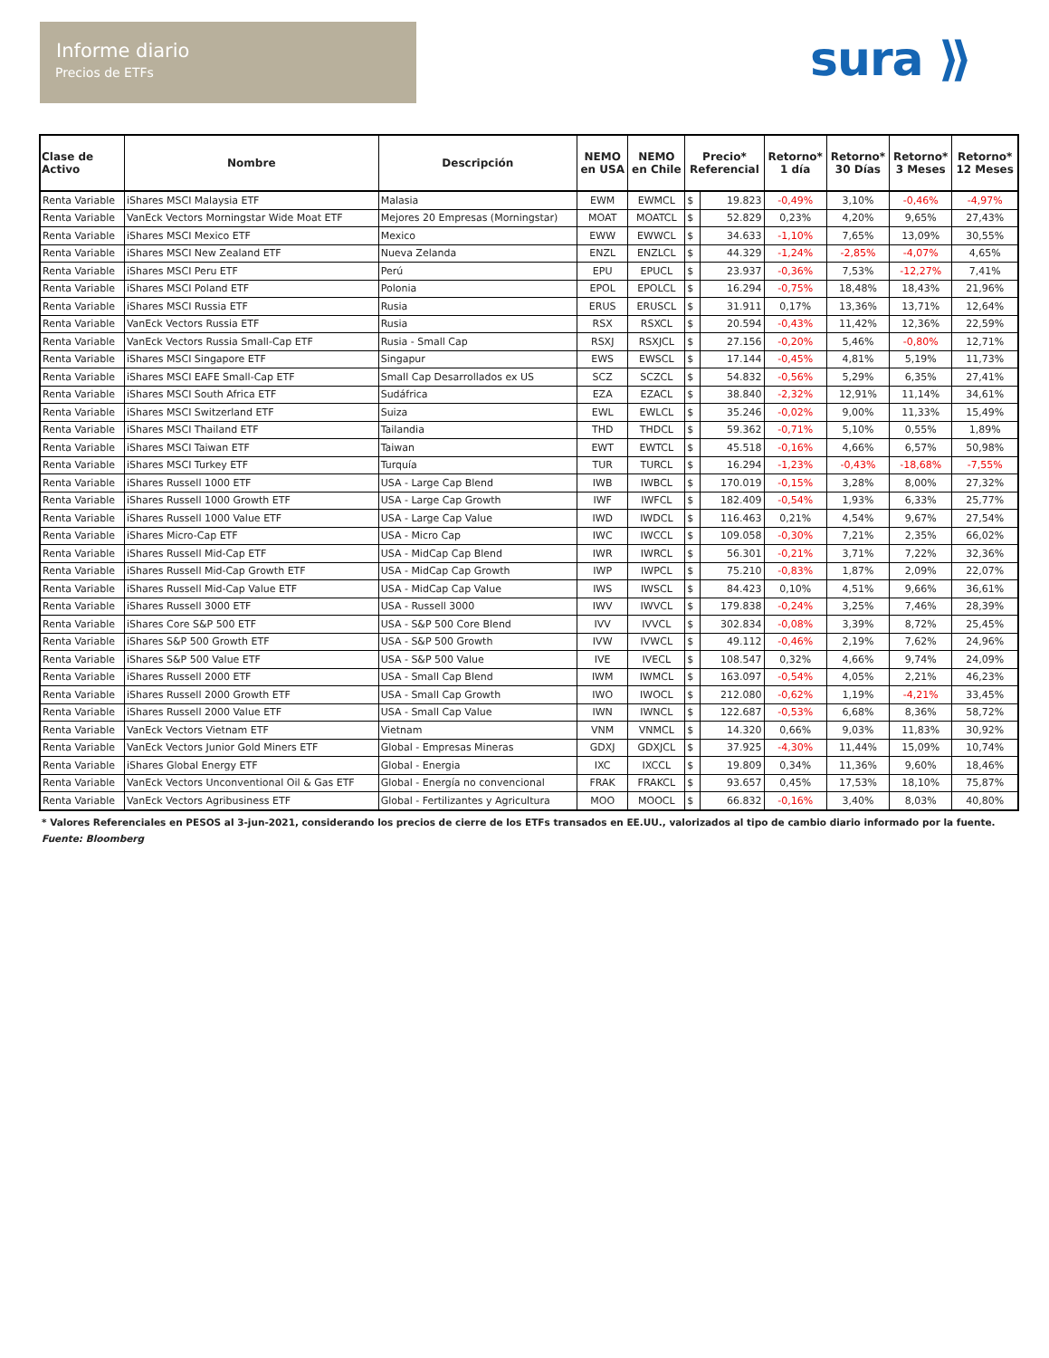Informe diario
Precios de ETFs
sura ⟫
| Clase de Activo | Nombre | Descripción | NEMO en USA | NEMO en Chile | Precio* Referencial | | Retorno* 1 día | Retorno* 30 Días | Retorno* 3 Meses | Retorno* 12 Meses |
| --- | --- | --- | --- | --- | --- | --- | --- | --- | --- | --- |
| Renta Variable | iShares MSCI Malaysia ETF | Malasia | EWM | EWMCL | $ | 19.823 | -0,49% | 3,10% | -0,46% | -4,97% |
| Renta Variable | VanEck Vectors Morningstar Wide Moat ETF | Mejores 20 Empresas (Morningstar) | MOAT | MOATCL | $ | 52.829 | 0,23% | 4,20% | 9,65% | 27,43% |
| Renta Variable | iShares MSCI Mexico ETF | Mexico | EWW | EWWCL | $ | 34.633 | -1,10% | 7,65% | 13,09% | 30,55% |
| Renta Variable | iShares MSCI New Zealand ETF | Nueva Zelanda | ENZL | ENZLCL | $ | 44.329 | -1,24% | -2,85% | -4,07% | 4,65% |
| Renta Variable | iShares MSCI Peru ETF | Perú | EPU | EPUCL | $ | 23.937 | -0,36% | 7,53% | -12,27% | 7,41% |
| Renta Variable | iShares MSCI Poland ETF | Polonia | EPOL | EPOLCL | $ | 16.294 | -0,75% | 18,48% | 18,43% | 21,96% |
| Renta Variable | iShares MSCI Russia ETF | Rusia | ERUS | ERUSCL | $ | 31.911 | 0,17% | 13,36% | 13,71% | 12,64% |
| Renta Variable | VanEck Vectors Russia ETF | Rusia | RSX | RSXCL | $ | 20.594 | -0,43% | 11,42% | 12,36% | 22,59% |
| Renta Variable | VanEck Vectors Russia Small-Cap ETF | Rusia - Small Cap | RSXJ | RSXJCL | $ | 27.156 | -0,20% | 5,46% | -0,80% | 12,71% |
| Renta Variable | iShares MSCI Singapore ETF | Singapur | EWS | EWSCL | $ | 17.144 | -0,45% | 4,81% | 5,19% | 11,73% |
| Renta Variable | iShares MSCI EAFE Small-Cap ETF | Small Cap Desarrollados ex US | SCZ | SCZCL | $ | 54.832 | -0,56% | 5,29% | 6,35% | 27,41% |
| Renta Variable | iShares MSCI South Africa ETF | Sudáfrica | EZA | EZACL | $ | 38.840 | -2,32% | 12,91% | 11,14% | 34,61% |
| Renta Variable | iShares MSCI Switzerland ETF | Suiza | EWL | EWLCL | $ | 35.246 | -0,02% | 9,00% | 11,33% | 15,49% |
| Renta Variable | iShares MSCI Thailand ETF | Tailandia | THD | THDCL | $ | 59.362 | -0,71% | 5,10% | 0,55% | 1,89% |
| Renta Variable | iShares MSCI Taiwan ETF | Taiwan | EWT | EWTCL | $ | 45.518 | -0,16% | 4,66% | 6,57% | 50,98% |
| Renta Variable | iShares MSCI Turkey ETF | Turquía | TUR | TURCL | $ | 16.294 | -1,23% | -0,43% | -18,68% | -7,55% |
| Renta Variable | iShares Russell 1000 ETF | USA - Large Cap Blend | IWB | IWBCL | $ | 170.019 | -0,15% | 3,28% | 8,00% | 27,32% |
| Renta Variable | iShares Russell 1000 Growth ETF | USA - Large Cap Growth | IWF | IWFCL | $ | 182.409 | -0,54% | 1,93% | 6,33% | 25,77% |
| Renta Variable | iShares Russell 1000 Value ETF | USA - Large Cap Value | IWD | IWDCL | $ | 116.463 | 0,21% | 4,54% | 9,67% | 27,54% |
| Renta Variable | iShares Micro-Cap ETF | USA - Micro Cap | IWC | IWCCL | $ | 109.058 | -0,30% | 7,21% | 2,35% | 66,02% |
| Renta Variable | iShares Russell Mid-Cap ETF | USA - MidCap Cap Blend | IWR | IWRCL | $ | 56.301 | -0,21% | 3,71% | 7,22% | 32,36% |
| Renta Variable | iShares Russell Mid-Cap Growth ETF | USA - MidCap Cap Growth | IWP | IWPCL | $ | 75.210 | -0,83% | 1,87% | 2,09% | 22,07% |
| Renta Variable | iShares Russell Mid-Cap Value ETF | USA - MidCap Cap Value | IWS | IWSCL | $ | 84.423 | 0,10% | 4,51% | 9,66% | 36,61% |
| Renta Variable | iShares Russell 3000 ETF | USA - Russell 3000 | IWV | IWVCL | $ | 179.838 | -0,24% | 3,25% | 7,46% | 28,39% |
| Renta Variable | iShares Core S&P 500 ETF | USA - S&P 500 Core Blend | IVV | IVVCL | $ | 302.834 | -0,08% | 3,39% | 8,72% | 25,45% |
| Renta Variable | iShares S&P 500 Growth ETF | USA - S&P 500 Growth | IVW | IVWCL | $ | 49.112 | -0,46% | 2,19% | 7,62% | 24,96% |
| Renta Variable | iShares S&P 500 Value ETF | USA - S&P 500 Value | IVE | IVECL | $ | 108.547 | 0,32% | 4,66% | 9,74% | 24,09% |
| Renta Variable | iShares Russell 2000 ETF | USA - Small Cap Blend | IWM | IWMCL | $ | 163.097 | -0,54% | 4,05% | 2,21% | 46,23% |
| Renta Variable | iShares Russell 2000 Growth ETF | USA - Small Cap Growth | IWO | IWOCL | $ | 212.080 | -0,62% | 1,19% | -4,21% | 33,45% |
| Renta Variable | iShares Russell 2000 Value ETF | USA - Small Cap Value | IWN | IWNCL | $ | 122.687 | -0,53% | 6,68% | 8,36% | 58,72% |
| Renta Variable | VanEck Vectors Vietnam ETF | Vietnam | VNM | VNMCL | $ | 14.320 | 0,66% | 9,03% | 11,83% | 30,92% |
| Renta Variable | VanEck Vectors Junior Gold Miners ETF | Global - Empresas Mineras | GDXJ | GDXJCL | $ | 37.925 | -4,30% | 11,44% | 15,09% | 10,74% |
| Renta Variable | iShares Global Energy ETF | Global - Energia | IXC | IXCCL | $ | 19.809 | 0,34% | 11,36% | 9,60% | 18,46% |
| Renta Variable | VanEck Vectors Unconventional Oil & Gas ETF | Global - Energía no convencional | FRAK | FRAKCL | $ | 93.657 | 0,45% | 17,53% | 18,10% | 75,87% |
| Renta Variable | VanEck Vectors Agribusiness ETF | Global - Fertilizantes y Agricultura | MOO | MOOCL | $ | 66.832 | -0,16% | 3,40% | 8,03% | 40,80% |
* Valores Referenciales en PESOS al 3-jun-2021, considerando los precios de cierre de los ETFs transados en EE.UU., valorizados al tipo de cambio diario informado por la fuente.
Fuente: Bloomberg